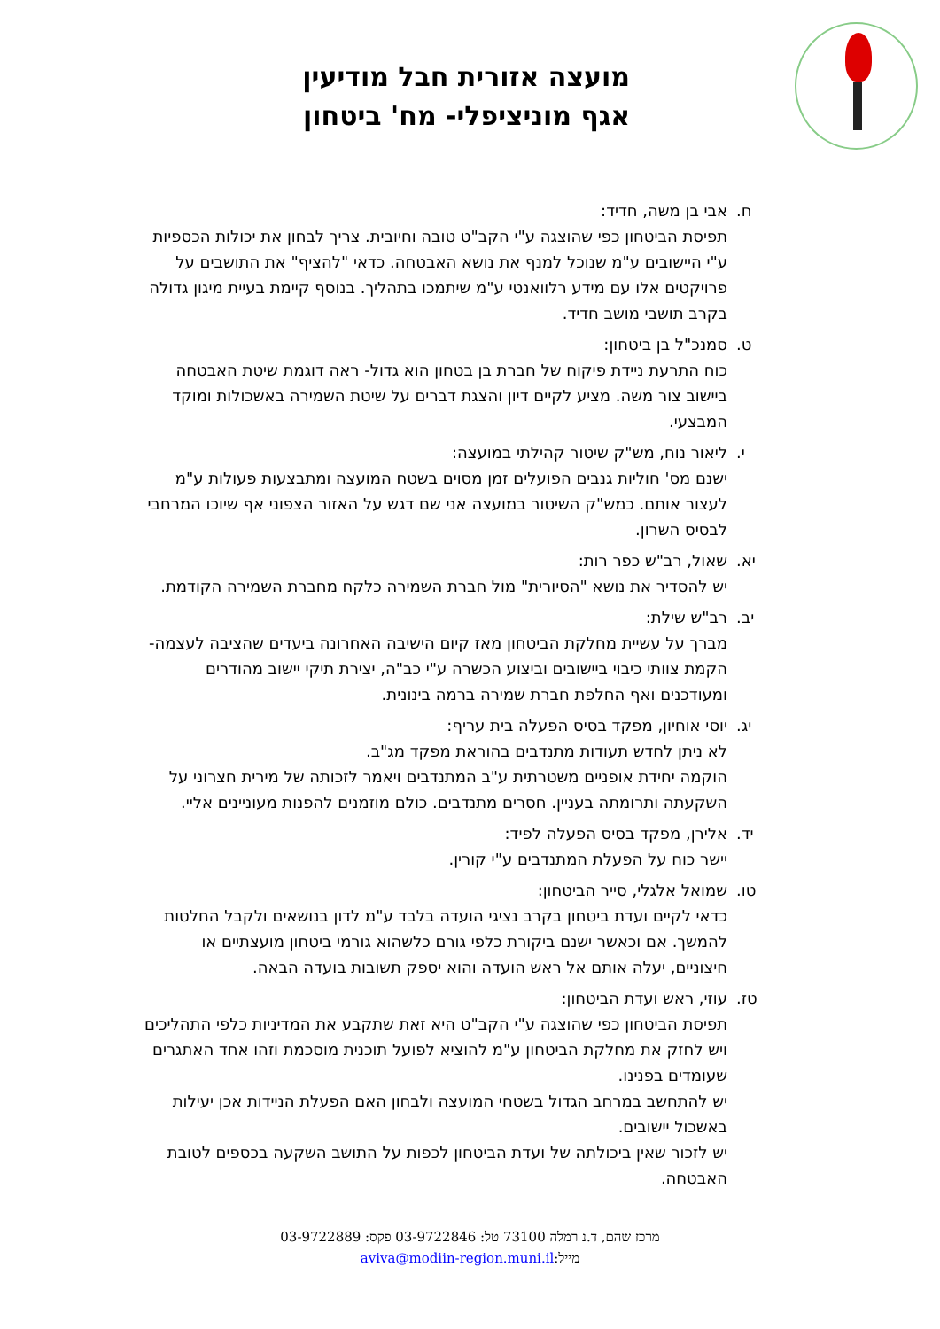מועצה אזורית חבל מודיעין
אגף מוניציפלי- מח' ביטחון
ח. אבי בן משה, חדיד:
תפיסת הביטחון כפי שהוצגה ע"י הקב"ט טובה וחיובית. צריך לבחון את יכולות הכספיות ע"י היישובים ע"מ שנוכל למנף את נושא האבטחה. כדאי "להציף" את התושבים על פרויקטים אלו עם מידע רלוואנטי ע"מ שיתמכו בתהליך. בנוסף קיימת בעיית מיגון גדולה בקרב תושבי מושב חדיד.
ט. סמנכ"ל בן ביטחון:
כוח התרעת ניידת פיקוח של חברת בן בטחון הוא גדול- ראה דוגמת שיטת האבטחה ביישוב צור משה. מציע לקיים דיון והצגת דברים על שיטת השמירה באשכולות ומוקד המבצעי.
י. ליאור נוח, מש"ק שיטור קהילתי במועצה:
ישנם מס' חוליות גנבים הפועלים זמן מסוים בשטח המועצה ומתבצעות פעולות ע"מ לעצור אותם. כמש"ק השיטור במועצה אני שם דגש על האזור הצפוני אף שיוכו המרחבי לבסיס השרון.
יא. שאול, רב"ש כפר רות:
יש להסדיר את נושא "הסיורית" מול חברת השמירה כלקח מחברת השמירה הקודמת.
יב. רב"ש שילת:
מברך על עשיית מחלקת הביטחון מאז קיום הישיבה האחרונה ביעדים שהציבה לעצמה- הקמת צוותי כיבוי ביישובים וביצוע הכשרה ע"י כב"ה, יצירת תיקי יישוב מהודרים ומעודכנים ואף החלפת חברת שמירה ברמה בינונית.
יג. יוסי אוחיון, מפקד בסיס הפעלה בית עריף:
לא ניתן לחדש תעודות מתנדבים בהוראת מפקד מג"ב.
הוקמה יחידת אופניים משטרתית ע"ב המתנדבים ויאמר לזכותה של מירית חצרוני על השקעתה ותרומתה בעניין. חסרים מתנדבים. כולם מוזמנים להפנות מעוניינים אליי.
יד. אלירן, מפקד בסיס הפעלה לפיד:
יישר כוח על הפעלת המתנדבים ע"י קורין.
טו. שמואל אלגלי, סייר הביטחון:
כדאי לקיים ועדת ביטחון בקרב נציגי הועדה בלבד ע"מ לדון בנושאים ולקבל החלטות להמשך. אם וכאשר ישנם ביקורת כלפי גורם כלשהוא גורמי ביטחון מועצתיים או חיצוניים, יעלה אותם אל ראש הועדה והוא יספק תשובות בועדה הבאה.
טז. עוזי, ראש ועדת הביטחון:
תפיסת הביטחון כפי שהוצגה ע"י הקב"ט היא זאת שתקבע את המדיניות כלפי התהליכים ויש לחזק את מחלקת הביטחון ע"מ להוציא לפועל תוכנית מוסכמת וזהו אחד האתגרים שעומדים בפנינו.
יש להתחשב במרחב הגדול בשטחי המועצה ולבחון האם הפעלת הניידות אכן יעילות באשכול יישובים.
יש לזכור שאין ביכולתה של ועדת הביטחון לכפות על התושב השקעה בכספים לטובת האבטחה.
מרכז שהם, ד.נ רמלה 73100 טל: 03-9722846 פקס: 03-9722889
מייל:aviva@modiin-region.muni.il